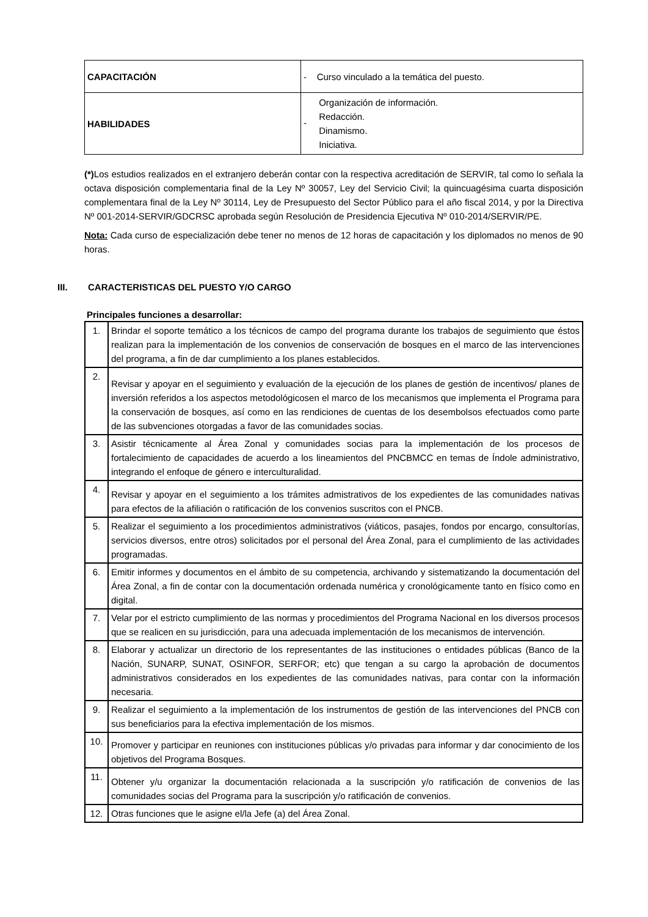| CAPACITACIÓN | - Curso vinculado a la temática del puesto. |
| HABILIDADES | - Organización de información. Redacción. Dinamismo. Iniciativa. |
(*) Los estudios realizados en el extranjero deberán contar con la respectiva acreditación de SERVIR, tal como lo señala la octava disposición complementaria final de la Ley Nº 30057, Ley del Servicio Civil; la quincuagésima cuarta disposición complementara final de la Ley Nº 30114, Ley de Presupuesto del Sector Público para el año fiscal 2014, y por la Directiva Nº 001-2014-SERVIR/GDCRSC aprobada según Resolución de Presidencia Ejecutiva Nº 010-2014/SERVIR/PE.
Nota: Cada curso de especialización debe tener no menos de 12 horas de capacitación y los diplomados no menos de 90 horas.
III. CARACTERISTICAS DEL PUESTO Y/O CARGO
Principales funciones a desarrollar:
| 1. | Brindar el soporte temático a los técnicos de campo del programa durante los trabajos de seguimiento que éstos realizan para la implementación de los convenios de conservación de bosques en el marco de las intervenciones del programa, a fin de dar cumplimiento a los planes establecidos. |
| 2. | Revisar y apoyar en el seguimiento y evaluación de la ejecución de los planes de gestión de incentivos/ planes de inversión referidos a los aspectos metodológicosen el marco de los mecanismos que implementa el Programa para la conservación de bosques, así como en las rendiciones de cuentas de los desembolsos efectuados como parte de las subvenciones otorgadas a favor de las comunidades socias. |
| 3. | Asistir técnicamente al Área Zonal y comunidades socias para la implementación de los procesos de fortalecimiento de capacidades de acuerdo a los lineamientos del PNCBMCC en temas de Índole administrativo, integrando el enfoque de género e interculturalidad. |
| 4. | Revisar y apoyar en el seguimiento a los trámites admistrativos de los expedientes de las comunidades nativas para efectos de la afiliación o ratificación de los convenios suscritos con el PNCB. |
| 5. | Realizar el seguimiento a los procedimientos administrativos (viáticos, pasajes, fondos por encargo, consultorías, servicios diversos, entre otros) solicitados por el personal del Área Zonal, para el cumplimiento de las actividades programadas. |
| 6. | Emitir informes y documentos en el ámbito de su competencia, archivando y sistematizando la documentación del Área Zonal, a fin de contar con la documentación ordenada numérica y cronológicamente tanto en físico como en digital. |
| 7. | Velar por el estricto cumplimiento de las normas y procedimientos del Programa Nacional en los diversos procesos que se realicen en su jurisdicción, para una adecuada implementación de los mecanismos de intervención. |
| 8. | Elaborar y actualizar un directorio de los representantes de las instituciones o entidades públicas (Banco de la Nación, SUNARP, SUNAT, OSINFOR, SERFOR; etc) que tengan a su cargo la aprobación de documentos administrativos considerados en los expedientes de las comunidades nativas, para contar con la información necesaria. |
| 9. | Realizar el seguimiento a la implementación de los instrumentos de gestión de las intervenciones del PNCB con sus beneficiarios para la efectiva implementación de los mismos. |
| 10. | Promover y participar en reuniones con instituciones públicas y/o privadas para informar y dar conocimiento de los objetivos del Programa Bosques. |
| 11. | Obtener y/u organizar la documentación relacionada a la suscripción y/o ratificación de convenios de las comunidades socias del Programa para la suscripción y/o ratificación de convenios. |
| 12. | Otras funciones que le asigne el/la Jefe (a) del Área Zonal. |